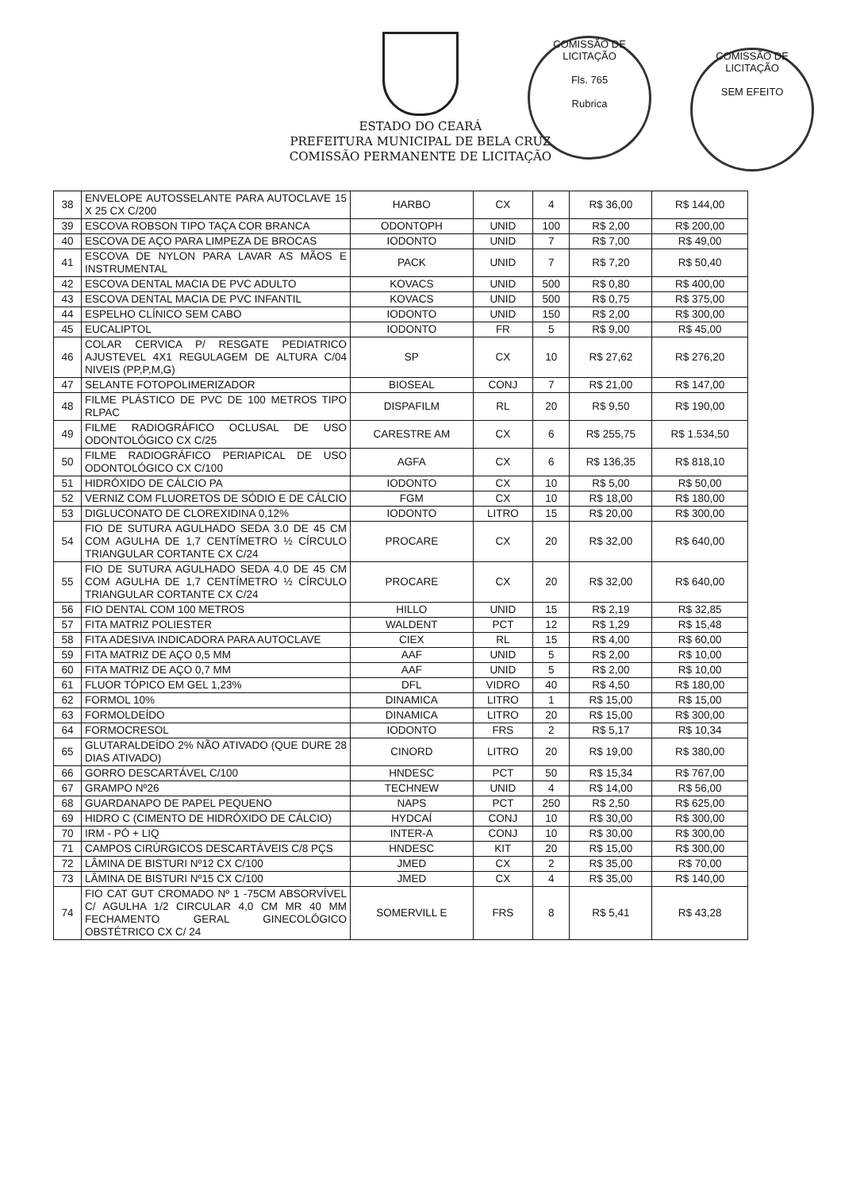COMISSÃO DE LICITAÇÃO
Fls. 765
Rubrica
COMISSÃO DE LICITAÇÃO
SEM EFEITO
ESTADO DO CEARÁ
PREFEITURA MUNICIPAL DE BELA CRUZ
COMISSÃO PERMANENTE DE LICITAÇÃO
| 38 | ENVELOPE AUTOSSELANTE PARA AUTOCLAVE 15 X 25 CX C/200 | HARBO | CX | 4 | R$ 36,00 | R$ 144,00 |
| 39 | ESCOVA ROBSON TIPO TAÇA COR BRANCA | ODONTOPH | UNID | 100 | R$ 2,00 | R$ 200,00 |
| 40 | ESCOVA DE AÇO PARA LIMPEZA DE BROCAS | IODONTO | UNID | 7 | R$ 7,00 | R$ 49,00 |
| 41 | ESCOVA DE NYLON PARA LAVAR AS MÃOS E INSTRUMENTAL | PACK | UNID | 7 | R$ 7,20 | R$ 50,40 |
| 42 | ESCOVA DENTAL MACIA DE PVC ADULTO | KOVACS | UNID | 500 | R$ 0,80 | R$ 400,00 |
| 43 | ESCOVA DENTAL MACIA DE PVC INFANTIL | KOVACS | UNID | 500 | R$ 0,75 | R$ 375,00 |
| 44 | ESPELHO CLÍNICO SEM CABO | IODONTO | UNID | 150 | R$ 2,00 | R$ 300,00 |
| 45 | EUCALIPTOL | IODONTO | FR | 5 | R$ 9,00 | R$ 45,00 |
| 46 | COLAR CERVICA P/ RESGATE PEDIATRICO AJUSTEVEL 4X1 REGULAGEM DE ALTURA C/04 NIVEIS (PP,P,M,G) | SP | CX | 10 | R$ 27,62 | R$ 276,20 |
| 47 | SELANTE FOTOPOLIMERIZADOR | BIOSEAL | CONJ | 7 | R$ 21,00 | R$ 147,00 |
| 48 | FILME PLÁSTICO DE PVC DE 100 METROS TIPO RLPAC | DISPAFILM | RL | 20 | R$ 9,50 | R$ 190,00 |
| 49 | FILME RADIOGRÁFICO OCLUSAL DE USO ODONTOLÓGICO CX C/25 | CARESTRE AM | CX | 6 | R$ 255,75 | R$ 1.534,50 |
| 50 | FILME RADIOGRÁFICO PERIAPICAL DE USO ODONTOLÓGICO CX C/100 | AGFA | CX | 6 | R$ 136,35 | R$ 818,10 |
| 51 | HIDRÓXIDO DE CÁLCIO PA | IODONTO | CX | 10 | R$ 5,00 | R$ 50,00 |
| 52 | VERNIZ COM FLUORETOS DE SÓDIO E DE CÁLCIO | FGM | CX | 10 | R$ 18,00 | R$ 180,00 |
| 53 | DIGLUCONATO DE CLOREXIDINA 0,12% | IODONTO | LITRO | 15 | R$ 20,00 | R$ 300,00 |
| 54 | FIO DE SUTURA AGULHADO SEDA 3.0 DE 45 CM COM AGULHA DE 1,7 CENTÍMETRO ½ CÍRCULO TRIANGULAR CORTANTE CX C/24 | PROCARE | CX | 20 | R$ 32,00 | R$ 640,00 |
| 55 | FIO DE SUTURA AGULHADO SEDA 4.0 DE 45 CM COM AGULHA DE 1,7 CENTÍMETRO ½ CÍRCULO TRIANGULAR CORTANTE CX C/24 | PROCARE | CX | 20 | R$ 32,00 | R$ 640,00 |
| 56 | FIO DENTAL COM 100 METROS | HILLO | UNID | 15 | R$ 2,19 | R$ 32,85 |
| 57 | FITA MATRIZ POLIESTER | WALDENT | PCT | 12 | R$ 1,29 | R$ 15,48 |
| 58 | FITA ADESIVA INDICADORA PARA AUTOCLAVE | CIEX | RL | 15 | R$ 4,00 | R$ 60,00 |
| 59 | FITA MATRIZ DE AÇO 0,5 MM | AAF | UNID | 5 | R$ 2,00 | R$ 10,00 |
| 60 | FITA MATRIZ DE AÇO 0,7 MM | AAF | UNID | 5 | R$ 2,00 | R$ 10,00 |
| 61 | FLUOR TÓPICO EM GEL 1,23% | DFL | VIDRO | 40 | R$ 4,50 | R$ 180,00 |
| 62 | FORMOL 10% | DINAMICA | LITRO | 1 | R$ 15,00 | R$ 15,00 |
| 63 | FORMOLDEÍDO | DINAMICA | LITRO | 20 | R$ 15,00 | R$ 300,00 |
| 64 | FORMOCRESOL | IODONTO | FRS | 2 | R$ 5,17 | R$ 10,34 |
| 65 | GLUTARALDEÍDO 2% NÃO ATIVADO (QUE DURE 28 DIAS ATIVADO) | CINORD | LITRO | 20 | R$ 19,00 | R$ 380,00 |
| 66 | GORRO DESCARTÁVEL C/100 | HNDESC | PCT | 50 | R$ 15,34 | R$ 767,00 |
| 67 | GRAMPO Nº26 | TECHNEW | UNID | 4 | R$ 14,00 | R$ 56,00 |
| 68 | GUARDANAPO DE PAPEL PEQUENO | NAPS | PCT | 250 | R$ 2,50 | R$ 625,00 |
| 69 | HIDRO C (CIMENTO DE HIDRÓXIDO DE CÁLCIO) | HYDCAÍ | CONJ | 10 | R$ 30,00 | R$ 300,00 |
| 70 | IRM - PÓ + LIQ | INTER-A | CONJ | 10 | R$ 30,00 | R$ 300,00 |
| 71 | CAMPOS CIRÚRGICOS DESCARTÁVEIS C/8 PÇS | HNDESC | KIT | 20 | R$ 15,00 | R$ 300,00 |
| 72 | LÂMINA DE BISTURI Nº12 CX C/100 | JMED | CX | 2 | R$ 35,00 | R$ 70,00 |
| 73 | LÂMINA DE BISTURI Nº15 CX C/100 | JMED | CX | 4 | R$ 35,00 | R$ 140,00 |
| 74 | FIO CAT GUT CROMADO Nº 1 -75CM ABSORVÍVEL C/ AGULHA 1/2 CIRCULAR 4,0 CM MR 40 MM FECHAMENTO GERAL GINECOLÓGICO OBSTÉTRICO CX C/ 24 | SOMERVILL E | FRS | 8 | R$ 5,41 | R$ 43,28 |